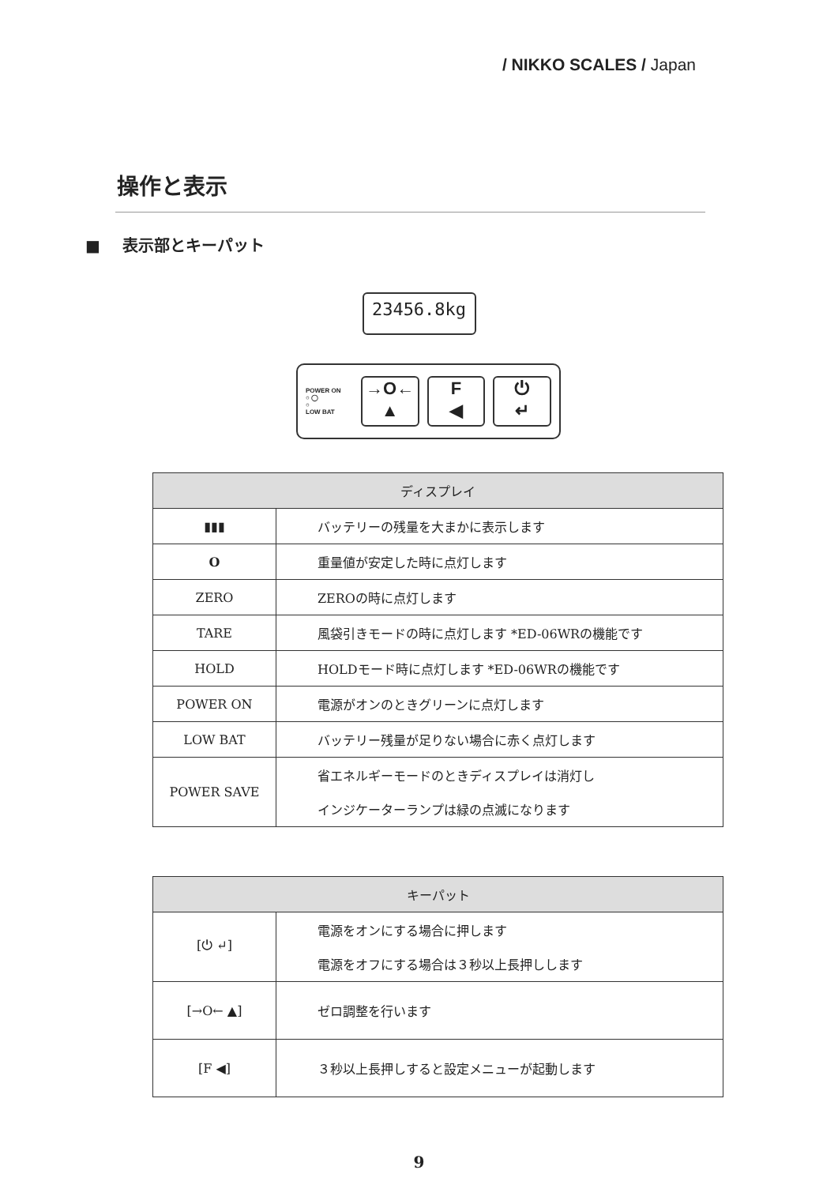/ NIKKO SCALES / Japan
操作と表示
■ 表示部とキーパット
23456.8kg
POWER ON
○ ◯
○
LOW BAT
→O←
▲
F
◀
⏻
↵
| ディスプレイ | |
| --- | --- |
| ▮▮▮ | バッテリーの残量を大まかに表示します |
| O | 重量値が安定した時に点灯します |
| ZERO | ZEROの時に点灯します |
| TARE | 風袋引きモードの時に点灯します *ED-06WRの機能です |
| HOLD | HOLDモード時に点灯します *ED-06WRの機能です |
| POWER ON | 電源がオンのときグリーンに点灯します |
| LOW BAT | バッテリー残量が足りない場合に赤く点灯します |
| POWER SAVE | 省エネルギーモードのときディスプレイは消灯し インジケーターランプは緑の点滅になります |
| キーパット | |
| --- | --- |
| [⏻ ↵] | 電源をオンにする場合に押します 電源をオフにする場合は３秒以上長押しします |
| [→O← ▲] | ゼロ調整を行います |
| [F ◀] | ３秒以上長押しすると設定メニューが起動します |
9